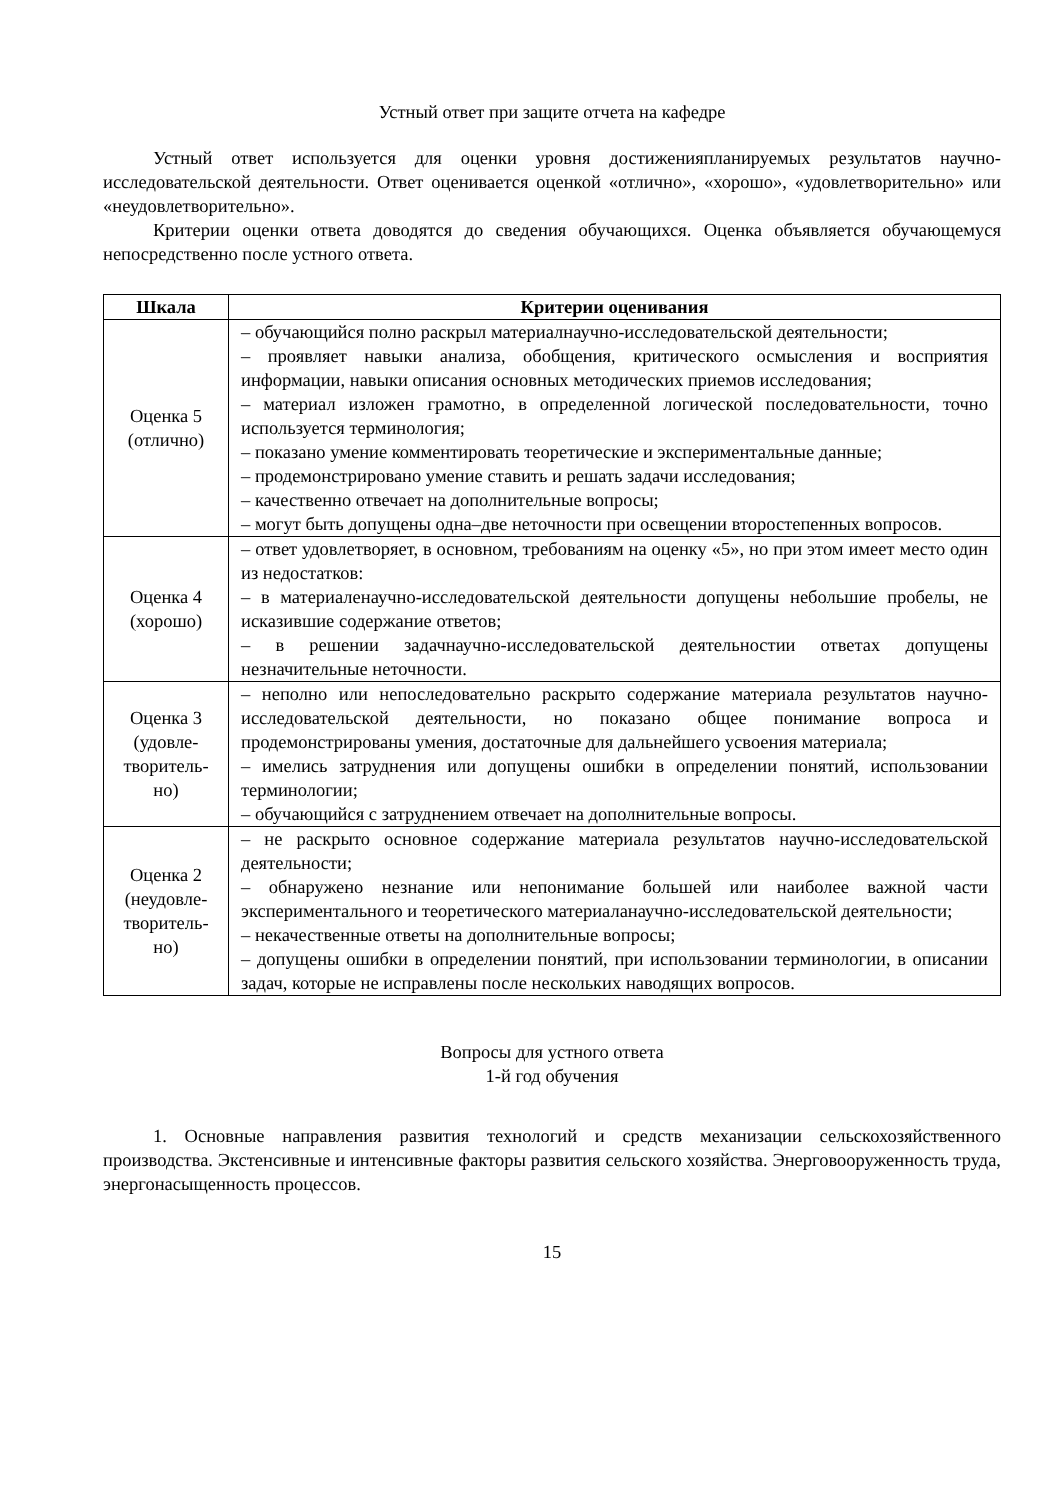Устный ответ при защите отчета на кафедре
Устный ответ используется для оценки уровня достиженияпланируемых результатов научно-исследовательской деятельности. Ответ оценивается оценкой «отлично», «хорошо», «удовлетворительно» или «неудовлетворительно».
Критерии оценки ответа доводятся до сведения обучающихся. Оценка объявляется обучающемуся непосредственно после устного ответа.
| Шкала | Критерии оценивания |
| --- | --- |
| Оценка 5 (отлично) | – обучающийся полно раскрыл материалнаучно-исследовательской деятельности; – проявляет навыки анализа, обобщения, критического осмысления и восприятия информации, навыки описания основных методических приемов исследования; – материал изложен грамотно, в определенной логической последовательности, точно используется терминология; – показано умение комментировать теоретические и экспериментальные данные; – продемонстрировано умение ставить и решать задачи исследования; – качественно отвечает на дополнительные вопросы; – могут быть допущены одна–две неточности при освещении второстепенных вопросов. |
| Оценка 4 (хорошо) | – ответ удовлетворяет, в основном, требованиям на оценку «5», но при этом имеет место один из недостатков: – в материаленаучно-исследовательской деятельности допущены небольшие пробелы, не исказившие содержание ответов; – в решении задачнаучно-исследовательской деятельностии ответах допущены незначительные неточности. |
| Оценка 3 (удовле- творитель- но) | – неполно или непоследовательно раскрыто содержание материала результатов научно-исследовательской деятельности, но показано общее понимание вопроса и продемонстрированы умения, достаточные для дальнейшего усвоения материала; – имелись затруднения или допущены ошибки в определении понятий, использовании терминологии; – обучающийся с затруднением отвечает на дополнительные вопросы. |
| Оценка 2 (неудовле- творитель- но) | – не раскрыто основное содержание материала результатов научно-исследовательской деятельности; – обнаружено незнание или непонимание большей или наиболее важной части экспериментального и теоретического материаланаучно-исследовательской деятельности; – некачественные ответы на дополнительные вопросы; – допущены ошибки в определении понятий, при использовании терминологии, в описании задач, которые не исправлены после нескольких наводящих вопросов. |
Вопросы для устного ответа
1-й год обучения
1. Основные направления развития технологий и средств механизации сельскохозяйственного производства. Экстенсивные и интенсивные факторы развития сельского хозяйства. Энерговооруженность труда, энергонасыщенность процессов.
15